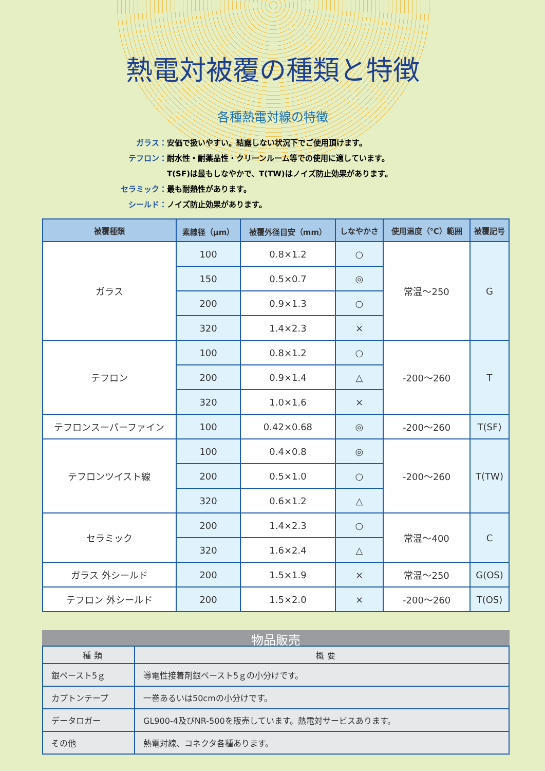熱電対被覆の種類と特徴
各種熱電対線の特徴
ガラス： 安価で扱いやすい。結露しない状況下でご使用頂けます。
テフロン： 耐水性・耐薬品性・クリーンルーム等での使用に適しています。
T(SF)は最もしなやかで、T(TW)はノイズ防止効果があります。
セラミック： 最も耐熱性があります。
シールド： ノイズ防止効果があります。
| 被覆種類 | 素線径（μm） | 被覆外径目安（mm） | しなやかさ | 使用温度（℃）範囲 | 被覆記号 |
| --- | --- | --- | --- | --- | --- |
| ガラス | 100 | 0.8×1.2 | ○ | 常温～250 | G |
| | 150 | 0.5×0.7 | ◎ | | |
| | 200 | 0.9×1.3 | ○ | | |
| | 320 | 1.4×2.3 | × | | |
| テフロン | 100 | 0.8×1.2 | ○ | -200～260 | T |
| | 200 | 0.9×1.4 | △ | | |
| | 320 | 1.0×1.6 | × | | |
| テフロンスーパーファイン | 100 | 0.42×0.68 | ◎ | -200～260 | T(SF) |
| テフロンツイスト線 | 100 | 0.4×0.8 | ◎ | -200～260 | T(TW) |
| | 200 | 0.5×1.0 | ○ | | |
| | 320 | 0.6×1.2 | △ | | |
| セラミック | 200 | 1.4×2.3 | ○ | 常温～400 | C |
| | 320 | 1.6×2.4 | △ | | |
| ガラス 外シールド | 200 | 1.5×1.9 | × | 常温～250 | G(OS) |
| テフロン 外シールド | 200 | 1.5×2.0 | × | -200～260 | T(OS) |
物品販売
| 種 類 | 概 要 |
| --- | --- |
| 銀ペースト5ｇ | 導電性接着剤銀ペースト5ｇの小分けです。 |
| カプトンテープ | 一巻あるいは50cmの小分けです。 |
| データロガー | GL900-4及びNR-500を販売しています。熱電対サービスあります。 |
| その他 | 熱電対線、コネクタ各種あります。 |